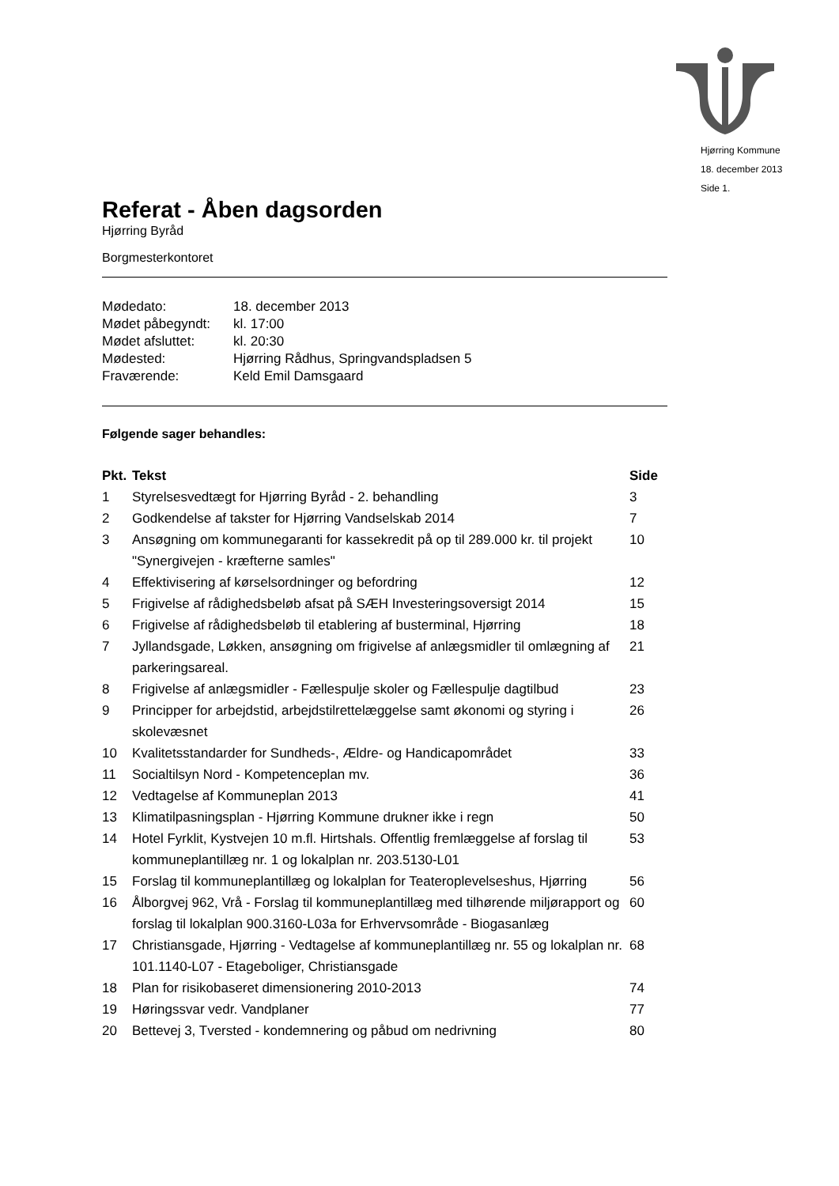Hjørring Kommune
18. december 2013
Side 1.
Referat - Åben dagsorden
Hjørring Byråd
Borgmesterkontoret
| Mødedato: | 18. december 2013 |
| Mødet påbegyndt: | kl. 17:00 |
| Mødet afsluttet: | kl. 20:30 |
| Mødested: | Hjørring Rådhus, Springvandspladsen 5 |
| Fraværende: | Keld Emil Damsgaard |
Følgende sager behandles:
| Pkt. | Tekst | Side |
| --- | --- | --- |
| 1 | Styrelsesvedtægt for Hjørring Byråd - 2. behandling | 3 |
| 2 | Godkendelse af takster for Hjørring Vandselskab 2014 | 7 |
| 3 | Ansøgning om kommunegaranti for kassekredit på op til 289.000 kr. til projekt "Synergivejen - kræfterne samles" | 10 |
| 4 | Effektivisering af kørselsordninger og befordring | 12 |
| 5 | Frigivelse af rådighedsbeløb afsat på SÆH Investeringsoversigt 2014 | 15 |
| 6 | Frigivelse af rådighedsbeløb til etablering af busterminal, Hjørring | 18 |
| 7 | Jyllandsgade, Løkken, ansøgning om frigivelse af anlægsmidler til omlægning af parkeringsareal. | 21 |
| 8 | Frigivelse af anlægsmidler - Fællespulje skoler og Fællespulje dagtilbud | 23 |
| 9 | Principper for arbejdstid, arbejdstilrettelæggelse samt økonomi og styring i skolevæsnet | 26 |
| 10 | Kvalitetsstandarder for Sundheds-, Ældre- og Handicapområdet | 33 |
| 11 | Socialtilsyn Nord - Kompetenceplan mv. | 36 |
| 12 | Vedtagelse af Kommuneplan 2013 | 41 |
| 13 | Klimatilpasningsplan - Hjørring Kommune drukner ikke i regn | 50 |
| 14 | Hotel Fyrklit, Kystvejen 10 m.fl. Hirtshals. Offentlig fremlæggelse af forslag til kommuneplantillæg nr. 1 og lokalplan nr. 203.5130-L01 | 53 |
| 15 | Forslag til kommuneplantillæg og lokalplan for Teateroplevelseshus, Hjørring | 56 |
| 16 | Ålborgvej 962, Vrå - Forslag til kommuneplantillæg med tilhørende miljørapport og forslag til lokalplan 900.3160-L03a for Erhvervsområde - Biogasanlæg | 60 |
| 17 | Christiansgade, Hjørring - Vedtagelse af kommuneplantillæg nr. 55 og lokalplan nr. 101.1140-L07 - Etageboliger, Christiansgade | 68 |
| 18 | Plan for risikobaseret dimensionering 2010-2013 | 74 |
| 19 | Høringssvar vedr. Vandplaner | 77 |
| 20 | Bettevej 3, Tversted - kondemnering og påbud om nedrivning | 80 |